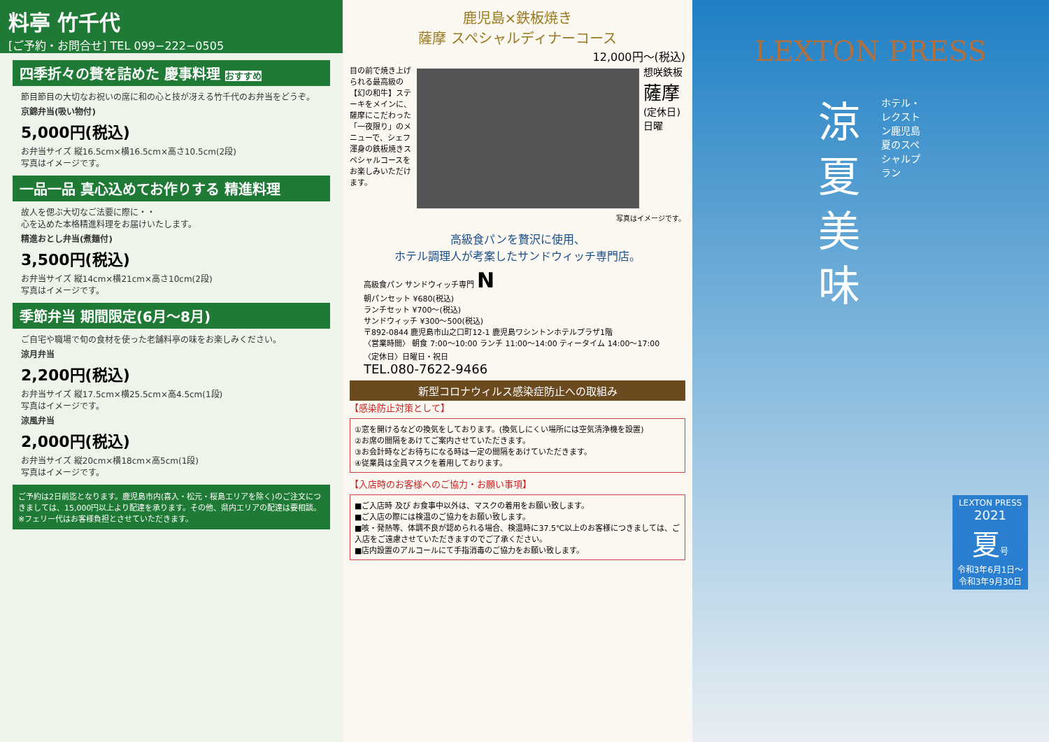料亭 竹千代
[ご予約・お問合せ] TEL 099−222−0505
四季折々の贅を詰めた 慶事料理 おすすめ
節目節目の大切なお祝いの席に和の心と技が冴える竹千代のお弁当をどうぞ。
京錦弁当(吸い物付)
5,000円(税込)
お弁当サイズ 縦16.5cm×横16.5cm×高さ10.5cm(2段)
写真はイメージです。
一品一品 真心込めてお作りする 精進料理
故人を偲ぶ大切なご法要に際に・・
心を込めた本格精進料理をお届けいたします。
精進おとし弁当(煮麺付)
3,500円(税込)
お弁当サイズ 縦14cm×横21cm×高さ10cm(2段)
写真はイメージです。
季節弁当 期間限定(6月〜8月)
ご自宅や職場で旬の食材を使った老舗料亭の味をお楽しみください。
涼月弁当
2,200円(税込)
お弁当サイズ 縦17.5cm×横25.5cm×高4.5cm(1段)
写真はイメージです。
涼風弁当
2,000円(税込)
お弁当サイズ 縦20cm×横18cm×高5cm(1段)
写真はイメージです。
ご予約は2日前迄となります。鹿児島市内(喜入・松元・桜島エリアを除く)のご注文につきましては、15,000円以上より配達を承ります。その他、県内エリアの配達は要相談。 ※フェリー代はお客様負担とさせていただきます。
鹿児島×鉄板焼き
薩摩 スペシャルディナーコース
12,000円〜(税込)
目の前で焼き上げられる最高級の【幻の和牛】ステーキをメインに、薩摩にこだわった「一夜限り」のメニューで、シェフ渾身の鉄板焼きスペシャルコースをお楽しみいただけます。
想咲鉄板 薩摩 (定休日)日曜
写真はイメージです。
高級食パンを贅沢に使用、
ホテル調理人が考案したサンドウィッチ専門店。
高級食パン サンドウィッチ専門 N
朝パンセット ¥680(税込)
ランチセット ¥700〜(税込)
サンドウィッチ ¥300〜500(税込)
〒892-0844 鹿児島市山之口町12-1 鹿児島ワシントンホテルプラザ1階
〈営業時間〉 朝食 7:00〜10:00 ランチ 11:00〜14:00 ティータイム 14:00〜17:00
〈定休日〉日曜日・祝日
TEL.080-7622-9466
新型コロナウィルス感染症防止への取組み
【感染防止対策として】
①窓を開けるなどの換気をしております。(換気しにくい場所には空気清浄機を設置)
②お席の間隔をあけてご案内させていただきます。
③お会計時などお待ちになる時は一定の間隔をあけていただきます。
④従業員は全員マスクを着用しております。
【入店時のお客様へのご協力・お願い事項】
■ご入店時 及び お食事中以外は、マスクの着用をお願い致します。
■ご入店の際には検温のご協力をお願い致します。
■咳・発熱等、体調不良が認められる場合、検温時に37.5℃以上のお客様につきましては、ご入店をご遠慮させていただきますのでご了承ください。
■店内設置のアルコールにて手指消毒のご協力をお願い致します。
LEXTON PRESS
涼
夏
美
味
ホテル・レクストン鹿児島 夏のスペシャルプラン
LEXTON PRESS
2021
夏号
令和3年6月1日〜令和3年9月30日